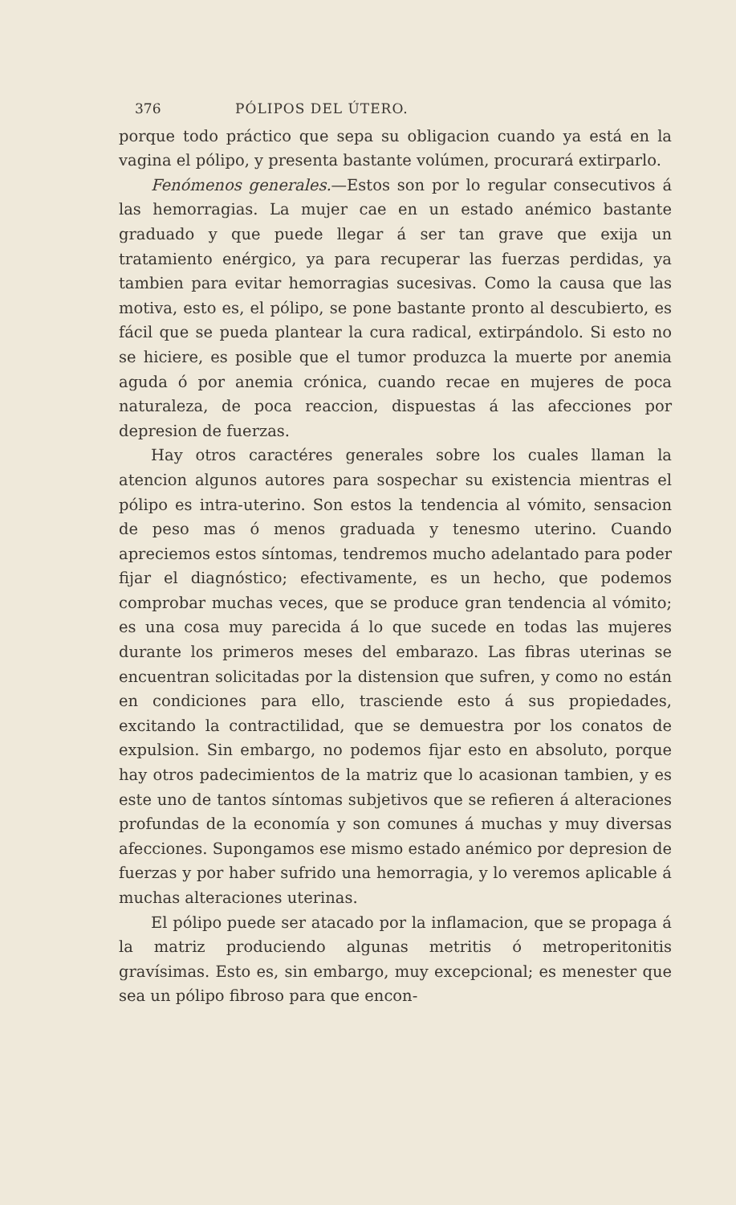376 PÓLIPOS DEL ÚTERO.
porque todo práctico que sepa su obligacion cuando ya está en la vagina el pólipo, y presenta bastante volúmen, procurará extirparlo.
Fenómenos generales.—Estos son por lo regular consecutivos á las hemorragias. La mujer cae en un estado anémico bastante graduado y que puede llegar á ser tan grave que exija un tratamiento enérgico, ya para recuperar las fuerzas perdidas, ya tambien para evitar hemorragias sucesivas. Como la causa que las motiva, esto es, el pólipo, se pone bastante pronto al descubierto, es fácil que se pueda plantear la cura radical, extirpándolo. Si esto no se hiciere, es posible que el tumor produzca la muerte por anemia aguda ó por anemia crónica, cuando recae en mujeres de poca naturaleza, de poca reaccion, dispuestas á las afecciones por depresion de fuerzas.
Hay otros caractéres generales sobre los cuales llaman la atencion algunos autores para sospechar su existencia mientras el pólipo es intra-uterino. Son estos la tendencia al vómito, sensacion de peso mas ó menos graduada y tenesmo uterino. Cuando apreciemos estos síntomas, tendremos mucho adelantado para poder fijar el diagnóstico; efectivamente, es un hecho, que podemos comprobar muchas veces, que se produce gran tendencia al vómito; es una cosa muy parecida á lo que sucede en todas las mujeres durante los primeros meses del embarazo. Las fibras uterinas se encuentran solicitadas por la distension que sufren, y como no están en condiciones para ello, trasciende esto á sus propiedades, excitando la contractilidad, que se demuestra por los conatos de expulsion. Sin embargo, no podemos fijar esto en absoluto, porque hay otros padecimientos de la matriz que lo acasionan tambien, y es este uno de tantos síntomas subjetivos que se refieren á alteraciones profundas de la economía y son comunes á muchas y muy diversas afecciones. Supongamos ese mismo estado anémico por depresion de fuerzas y por haber sufrido una hemorragia, y lo veremos aplicable á muchas alteraciones uterinas.
El pólipo puede ser atacado por la inflamacion, que se propaga á la matriz produciendo algunas metritis ó metroperitonitis gravísimas. Esto es, sin embargo, muy excepcional; es menester que sea un pólipo fibroso para que encon-